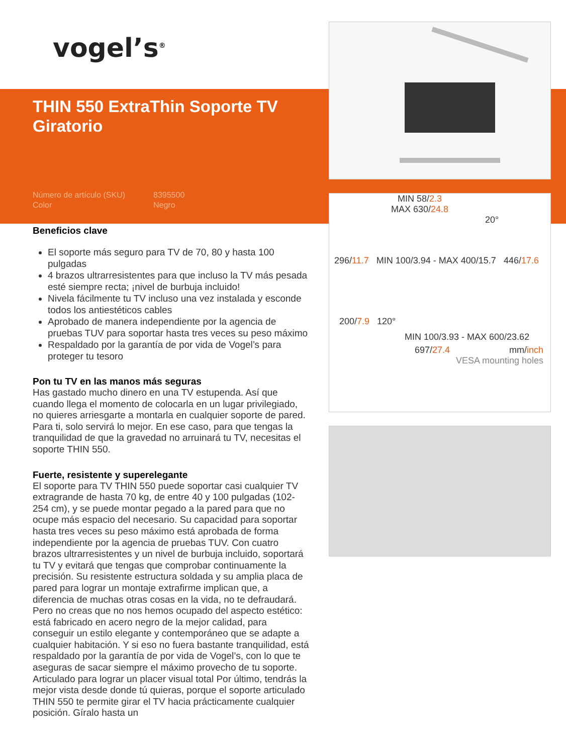MIN 58/2.3
MAX 630/24.8
20°
296/11.7 MIN 100/3.94 - MAX 400/15.7 446/17.6
200/7.9 120°
MIN 100/3.93 - MAX 600/23.62
697/27.4 mm/inch
VESA mounting holes
vogel’s<sup>®</sup>
THIN 550 ExtraThin Soporte TV Giratorio
Número de artículo (SKU) 8395500 Color Negro
Beneficios clave
El soporte más seguro para TV de 70, 80 y hasta 100 pulgadas
4 brazos ultrarresistentes para que incluso la TV más pesada esté siempre recta; ¡nivel de burbuja incluido!
Nivela fácilmente tu TV incluso una vez instalada y esconde todos los antiestéticos cables
Aprobado de manera independiente por la agencia de pruebas TUV para soportar hasta tres veces su peso máximo
Respaldado por la garantía de por vida de Vogel’s para proteger tu tesoro
Pon tu TV en las manos más seguras
Has gastado mucho dinero en una TV estupenda. Así que cuando llega el momento de colocarla en un lugar privilegiado, no quieres arriesgarte a montarla en cualquier soporte de pared. Para ti, solo servirá lo mejor. En ese caso, para que tengas la tranquilidad de que la gravedad no arruinará tu TV, necesitas el soporte THIN 550.
Fuerte, resistente y superelegante
El soporte para TV THIN 550 puede soportar casi cualquier TV extragrande de hasta 70 kg, de entre 40 y 100 pulgadas (102-254 cm), y se puede montar pegado a la pared para que no ocupe más espacio del necesario. Su capacidad para soportar hasta tres veces su peso máximo está aprobada de forma independiente por la agencia de pruebas TUV. Con cuatro brazos ultrarresistentes y un nivel de burbuja incluido, soportará tu TV y evitará que tengas que comprobar continuamente la precisión. Su resistente estructura soldada y su amplia placa de pared para lograr un montaje extrafirme implican que, a diferencia de muchas otras cosas en la vida, no te defraudará. Pero no creas que no nos hemos ocupado del aspecto estético: está fabricado en acero negro de la mejor calidad, para conseguir un estilo elegante y contemporáneo que se adapte a cualquier habitación. Y si eso no fuera bastante tranquilidad, está respaldado por la garantía de por vida de Vogel’s, con lo que te aseguras de sacar siempre el máximo provecho de tu soporte. Articulado para lograr un placer visual total Por último, tendrás la mejor vista desde donde tú quieras, porque el soporte articulado THIN 550 te permite girar el TV hacia prácticamente cualquier posición. Gíralo hasta un